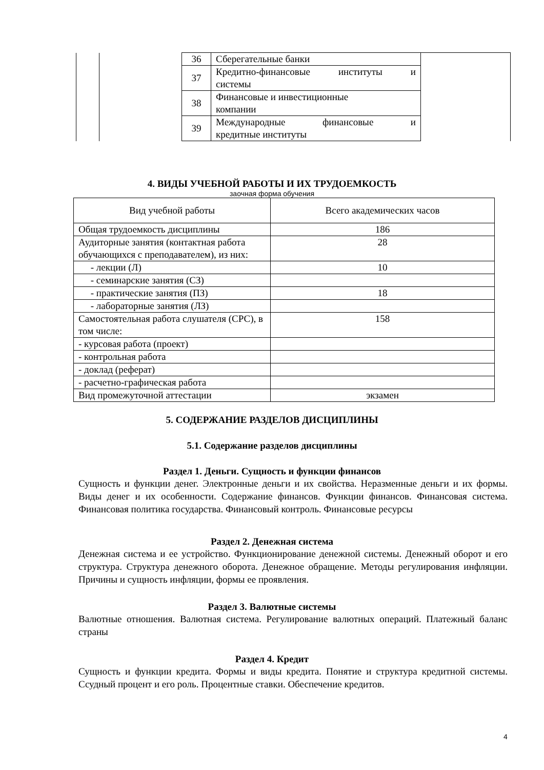| | | 36 | Сберегательные банки | |
| | | 37 | Кредитно-финансовые институты и системы | |
| | | 38 | Финансовые и инвестиционные компании | |
| | | 39 | Международные финансовые и кредитные институты | |
4. ВИДЫ УЧЕБНОЙ РАБОТЫ И ИХ ТРУДОЕМКОСТЬ
заочная форма обучения
| Вид учебной работы | Всего академических часов |
| --- | --- |
| Общая трудоемкость дисциплины | 186 |
| Аудиторные занятия (контактная работа обучающихся с преподавателем), из них: | 28 |
| - лекции (Л) | 10 |
| - семинарские занятия (СЗ) | |
| - практические занятия (ПЗ) | 18 |
| - лабораторные занятия (ЛЗ) | |
| Самостоятельная работа слушателя (СРС), в том числе: | 158 |
| - курсовая работа (проект) | |
| - контрольная работа | |
| - доклад (реферат) | |
| - расчетно-графическая работа | |
| Вид промежуточной аттестации | экзамен |
5. СОДЕРЖАНИЕ РАЗДЕЛОВ ДИСЦИПЛИНЫ
5.1. Содержание разделов дисциплины
Раздел 1. Деньги. Сущность и функции финансов
Сущность и функции денег. Электронные деньги и их свойства. Неразменные деньги и их формы. Виды денег и их особенности. Содержание финансов. Функции финансов. Финансовая система. Финансовая политика государства. Финансовый контроль. Финансовые ресурсы
Раздел 2. Денежная система
Денежная система и ее устройство. Функционирование денежной системы. Денежный оборот и его структура. Структура денежного оборота. Денежное обращение. Методы регулирования инфляции. Причины и сущность инфляции, формы ее проявления.
Раздел 3. Валютные системы
Валютные отношения. Валютная система. Регулирование валютных операций. Платежный баланс страны
Раздел 4. Кредит
Сущность и функции кредита. Формы и виды кредита. Понятие и структура кредитной системы. Ссудный процент и его роль. Процентные ставки. Обеспечение кредитов.
4